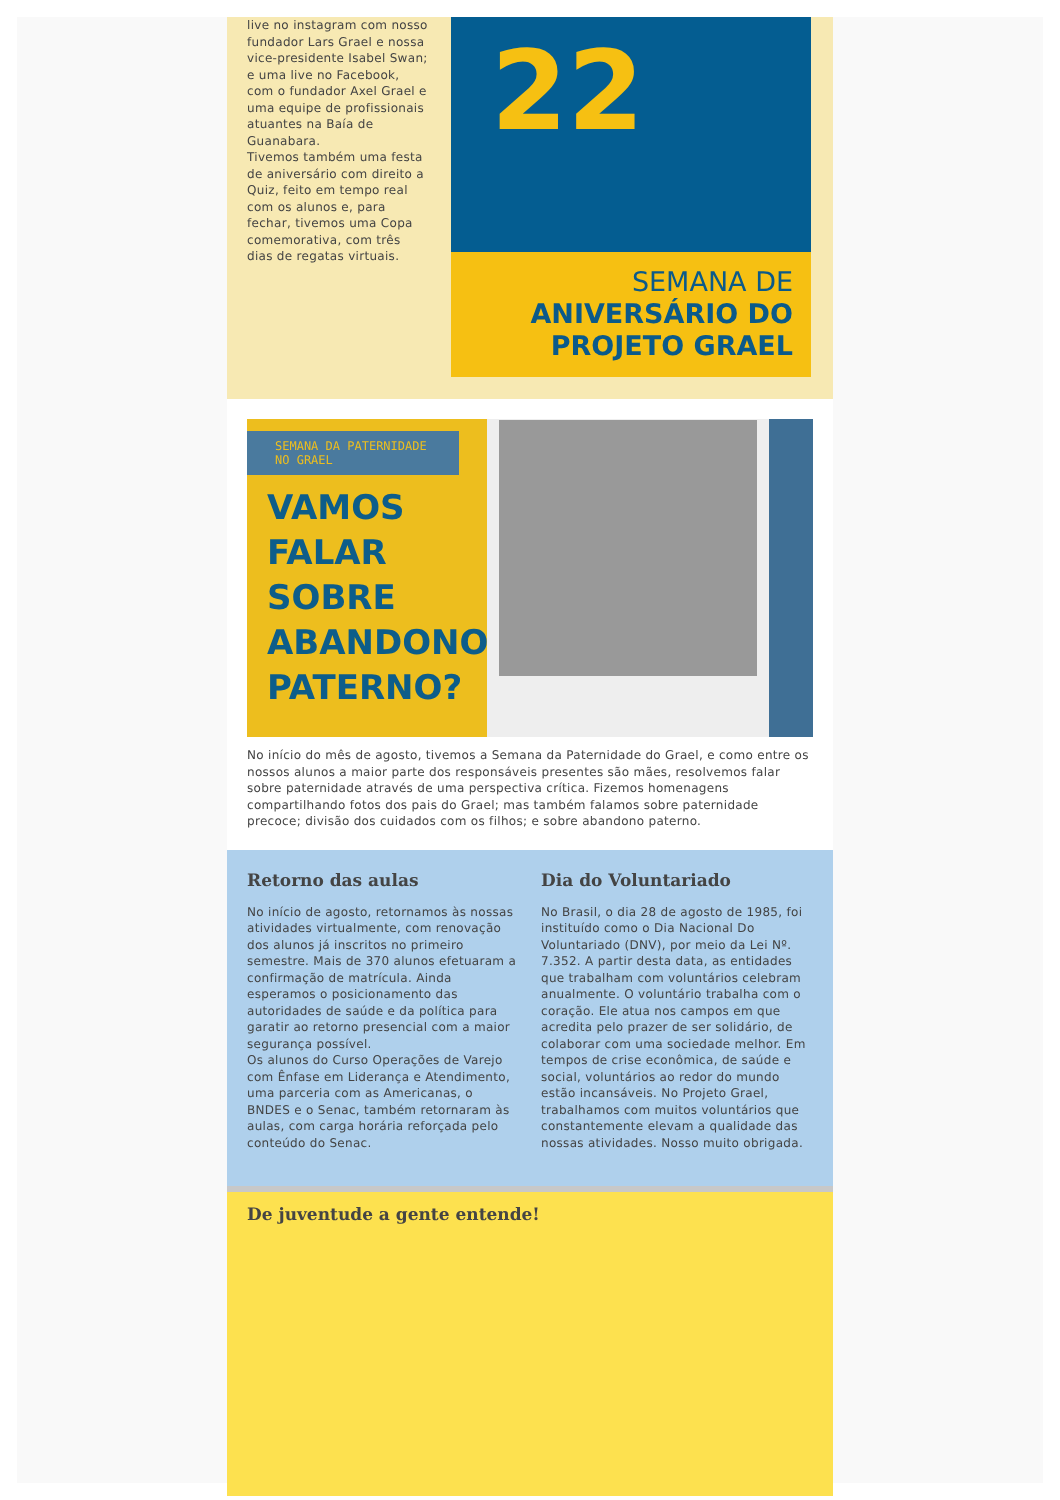live no instagram com nosso fundador Lars Grael e nossa vice-presidente Isabel Swan; e uma live no Facebook, com o fundador Axel Grael e uma equipe de profissionais atuantes na Baía de Guanabara.
Tivemos também uma festa de aniversário com direito a Quiz, feito em tempo real com os alunos e, para fechar, tivemos uma Copa comemorativa, com três dias de regatas virtuais.
22
SEMANA DE
ANIVERSÁRIO DO
PROJETO GRAEL
SEMANA DA PATERNIDADE NO GRAEL
VAMOS
FALAR
SOBRE
ABANDONO
PATERNO?
No início do mês de agosto, tivemos a Semana da Paternidade do Grael, e como entre os nossos alunos a maior parte dos responsáveis presentes são mães, resolvemos falar sobre paternidade através de uma perspectiva crítica. Fizemos homenagens compartilhando fotos dos pais do Grael; mas também falamos sobre paternidade precoce; divisão dos cuidados com os filhos; e sobre abandono paterno.
Retorno das aulas
No início de agosto, retornamos às nossas atividades virtualmente, com renovação dos alunos já inscritos no primeiro semestre. Mais de 370 alunos efetuaram a confirmação de matrícula. Ainda esperamos o posicionamento das autoridades de saúde e da política para garatir ao retorno presencial com a maior segurança possível.
Os alunos do Curso Operações de Varejo com Ênfase em Liderança e Atendimento, uma parceria com as Americanas, o BNDES e o Senac, também retornaram às aulas, com carga horária reforçada pelo conteúdo do Senac.
Dia do Voluntariado
No Brasil, o dia 28 de agosto de 1985, foi instituído como o Dia Nacional Do Voluntariado (DNV), por meio da Lei Nº. 7.352. A partir desta data, as entidades que trabalham com voluntários celebram anualmente. O voluntário trabalha com o coração. Ele atua nos campos em que acredita pelo prazer de ser solidário, de colaborar com uma sociedade melhor. Em tempos de crise econômica, de saúde e social, voluntários ao redor do mundo estão incansáveis. No Projeto Grael, trabalhamos com muitos voluntários que constantemente elevam a qualidade das nossas atividades. Nosso muito obrigada.
De juventude a gente entende!